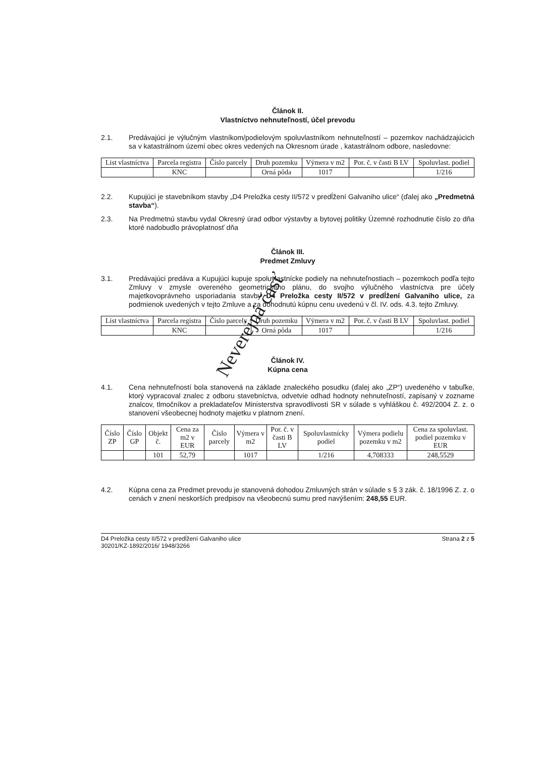Článok II.
Vlastníctvo nehnuteľností, účel prevodu
2.1. Predávajúci je výlučným vlastníkom/podielovým spoluvlastníkom nehnuteľností – pozemkov nachádzajúcich sa v katastrálnom území obec okres vedených na Okresnom úrade , katastrálnom odbore, nasledovne:
| List vlastníctva | Parcela registra | Číslo parcely | Druh pozemku | Výmera v m2 | Por. č. v časti B LV | Spoluvlast. podiel |
| --- | --- | --- | --- | --- | --- | --- |
| | KNC | | Orná pôda | 1017 | | 1/216 |
2.2. Kupujúci je stavebníkom stavby „D4 Preložka cesty II/572 v predĺžení Galvaniho ulice“ (ďalej ako „Predmetná stavba“).
2.3. Na Predmetnú stavbu vydal Okresný úrad odbor výstavby a bytovej politiky Územné rozhodnutie číslo zo dňa ktoré nadobudlo právoplatnosť dňa
Článok III.
Predmet Zmluvy
3.1. Predávajúci predáva a Kupujúci kupuje spoluvlastnícke podiely na nehnuteľnostiach – pozemkoch podľa tejto Zmluvy v zmysle overeného geometrického plánu, do svojho výlučného vlastníctva pre účely majetkovoprávneho usporiadania stavby D4 Preložka cesty II/572 v predĺžení Galvaniho ulice, za podmienok uvedených v tejto Zmluve a za dohodnutú kúpnu cenu uvedenú v čl. IV. ods. 4.3. tejto Zmluvy.
| List vlastníctva | Parcela registra | Číslo parcely | Druh pozemku | Výmera v m2 | Por. č. v časti B LV | Spoluvlast. podiel |
| --- | --- | --- | --- | --- | --- | --- |
| | KNC | | Orná pôda | 1017 | | 1/216 |
Článok IV.
Kúpna cena
4.1. Cena nehnuteľností bola stanovená na základe znaleckého posudku (ďalej ako „ZP“) uvedeného v tabuľke, ktorý vypracoval znalec z odboru stavebníctva, odvetvie odhad hodnoty nehnuteľností, zapísaný v zozname znalcov, tlmočníkov a prekladateľov Ministerstva spravodlivosti SR v súlade s vyhláškou č. 492/2004 Z. z. o stanovení všeobecnej hodnoty majetku v platnom znení.
| Číslo ZP | Číslo GP | Objekt č. | Cena za m2 v EUR | Číslo parcely | Výmera v m2 | Por. č. v časti B LV | Spoluvlastnícky podiel | Výmera podielu pozemku v m2 | Cena za spoluvlast. podiel pozemku v EUR |
| --- | --- | --- | --- | --- | --- | --- | --- | --- | --- |
| | | 101 | 52,79 | | 1017 | | 1/216 | 4,708333 | 248,5529 |
4.2. Kúpna cena za Predmet prevodu je stanovená dohodou Zmluvných strán v súlade s § 3 zák. č. 18/1996 Z. z. o cenách v znení neskorších predpisov na všeobecnú sumu pred navýšením: 248,55 EUR.
D4 Preložka cesty II/572 v predĺžení Galvaniho ulice
30201/KZ-1892/2016/ 1948/3266
Strana 2 z 5
Neverejná časť